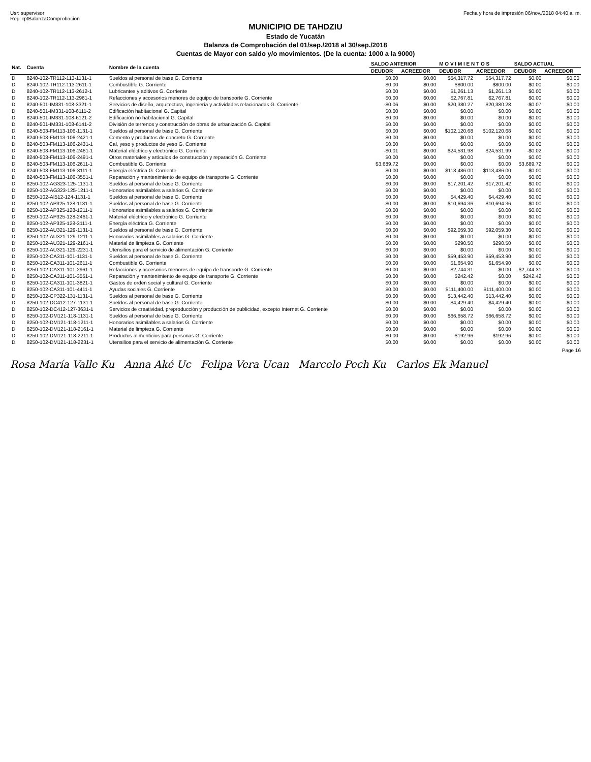Usr: supervisor
Rep: rptBalanzaComprobacion
Fecha y hora de impresión 06/nov./2018 04:40 a. m.
MUNICIPIO DE TAHDZIU
Estado de Yucatán
Balanza de Comprobación del 01/sep./2018 al 30/sep./2018
Cuentas de Mayor con saldo y/o movimientos. (De la cuenta: 1000 a la 9000)
| Nat. | Cuenta | Nombre de la cuenta | SALDO ANTERIOR | | M O V I M I E N T O S | | SALDO ACTUAL | |
| --- | --- | --- | --- | --- | --- | --- | --- | --- |
| | | | DEUDOR | ACREEDOR | DEUDOR | ACREEDOR | DEUDOR | ACREEDOR |
| D | 8240-102-TR112-113-1131-1 | Sueldos al personal de base G. Corriente | $0.00 | $0.00 | $54,317.72 | $54,317.72 | $0.00 | $0.00 |
| D | 8240-102-TR112-113-2611-1 | Combustible G. Corriente | $0.00 | $0.00 | $800.00 | $800.00 | $0.00 | $0.00 |
| D | 8240-102-TR112-113-2612-1 | Lubricantes y aditivos G. Corriente | $0.00 | $0.00 | $1,261.13 | $1,261.13 | $0.00 | $0.00 |
| D | 8240-102-TR112-113-2961-1 | Refacciones y accesorios menores de equipo de transporte G. Corriente | $0.00 | $0.00 | $2,767.81 | $2,767.81 | $0.00 | $0.00 |
| D | 8240-501-IM331-108-3321-1 | Servicios de diseño, arquitectura, ingeniería y actividades relacionadas G. Corriente | -$0.06 | $0.00 | $20,380.27 | $20,380.28 | -$0.07 | $0.00 |
| D | 8240-501-IM331-108-6111-2 | Edificación habitacional G. Capital | $0.00 | $0.00 | $0.00 | $0.00 | $0.00 | $0.00 |
| D | 8240-501-IM331-108-6121-2 | Edificación no habitacional G. Capital | $0.00 | $0.00 | $0.00 | $0.00 | $0.00 | $0.00 |
| D | 8240-501-IM331-108-6141-2 | División de terrenos y construcción de obras de urbanización G. Capital | $0.00 | $0.00 | $0.00 | $0.00 | $0.00 | $0.00 |
| D | 8240-503-FM113-106-1131-1 | Sueldos al personal de base G. Corriente | $0.00 | $0.00 | $102,120.68 | $102,120.68 | $0.00 | $0.00 |
| D | 8240-503-FM113-106-2421-1 | Cemento y productos de concreto G. Corriente | $0.00 | $0.00 | $0.00 | $0.00 | $0.00 | $0.00 |
| D | 8240-503-FM113-106-2431-1 | Cal, yeso y productos de yeso G. Corriente | $0.00 | $0.00 | $0.00 | $0.00 | $0.00 | $0.00 |
| D | 8240-503-FM113-106-2461-1 | Material eléctrico y electrónico G. Corriente | -$0.01 | $0.00 | $24,531.98 | $24,531.99 | -$0.02 | $0.00 |
| D | 8240-503-FM113-106-2491-1 | Otros materiales y artículos de construcción y reparación G. Corriente | $0.00 | $0.00 | $0.00 | $0.00 | $0.00 | $0.00 |
| D | 8240-503-FM113-106-2611-1 | Combustible G. Corriente | $3,689.72 | $0.00 | $0.00 | $0.00 | $3,689.72 | $0.00 |
| D | 8240-503-FM113-106-3111-1 | Energía eléctrica G. Corriente | $0.00 | $0.00 | $113,486.00 | $113,486.00 | $0.00 | $0.00 |
| D | 8240-503-FM113-106-3551-1 | Reparación y mantenimiento de equipo de transporte G. Corriente | $0.00 | $0.00 | $0.00 | $0.00 | $0.00 | $0.00 |
| D | 8250-102-AG323-125-1131-1 | Sueldos al personal de base G. Corriente | $0.00 | $0.00 | $17,201.42 | $17,201.42 | $0.00 | $0.00 |
| D | 8250-102-AG323-125-1211-1 | Honorarios asimilables a salarios G. Corriente | $0.00 | $0.00 | $0.00 | $0.00 | $0.00 | $0.00 |
| D | 8250-102-AI512-124-1131-1 | Sueldos al personal de base G. Corriente | $0.00 | $0.00 | $4,429.40 | $4,429.40 | $0.00 | $0.00 |
| D | 8250-102-AP325-128-1131-1 | Sueldos al personal de base G. Corriente | $0.00 | $0.00 | $10,694.36 | $10,694.36 | $0.00 | $0.00 |
| D | 8250-102-AP325-128-1211-1 | Honorarios asimilables a salarios G. Corriente | $0.00 | $0.00 | $0.00 | $0.00 | $0.00 | $0.00 |
| D | 8250-102-AP325-128-2461-1 | Material eléctrico y electrónico G. Corriente | $0.00 | $0.00 | $0.00 | $0.00 | $0.00 | $0.00 |
| D | 8250-102-AP325-128-3111-1 | Energía eléctrica G. Corriente | $0.00 | $0.00 | $0.00 | $0.00 | $0.00 | $0.00 |
| D | 8250-102-AU321-129-1131-1 | Sueldos al personal de base G. Corriente | $0.00 | $0.00 | $92,059.30 | $92,059.30 | $0.00 | $0.00 |
| D | 8250-102-AU321-129-1211-1 | Honorarios asimilables a salarios G. Corriente | $0.00 | $0.00 | $0.00 | $0.00 | $0.00 | $0.00 |
| D | 8250-102-AU321-129-2161-1 | Material de limpieza G. Corriente | $0.00 | $0.00 | $290.50 | $290.50 | $0.00 | $0.00 |
| D | 8250-102-AU321-129-2231-1 | Utensilios para el servicio de alimentación G. Corriente | $0.00 | $0.00 | $0.00 | $0.00 | $0.00 | $0.00 |
| D | 8250-102-CA311-101-1131-1 | Sueldos al personal de base G. Corriente | $0.00 | $0.00 | $59,453.90 | $59,453.90 | $0.00 | $0.00 |
| D | 8250-102-CA311-101-2611-1 | Combustible G. Corriente | $0.00 | $0.00 | $1,654.90 | $1,654.90 | $0.00 | $0.00 |
| D | 8250-102-CA311-101-2961-1 | Refacciones y accesorios menores de equipo de transporte G. Corriente | $0.00 | $0.00 | $2,744.31 | $0.00 | $2,744.31 | $0.00 |
| D | 8250-102-CA311-101-3551-1 | Reparación y mantenimiento de equipo de transporte G. Corriente | $0.00 | $0.00 | $242.42 | $0.00 | $242.42 | $0.00 |
| D | 8250-102-CA311-101-3821-1 | Gastos de orden social y cultural G. Corriente | $0.00 | $0.00 | $0.00 | $0.00 | $0.00 | $0.00 |
| D | 8250-102-CA311-101-4411-1 | Ayudas sociales G. Corriente | $0.00 | $0.00 | $111,400.00 | $111,400.00 | $0.00 | $0.00 |
| D | 8250-102-CP322-131-1131-1 | Sueldos al personal de base G. Corriente | $0.00 | $0.00 | $13,442.40 | $13,442.40 | $0.00 | $0.00 |
| D | 8250-102-DC412-127-1131-1 | Sueldos al personal de base G. Corriente | $0.00 | $0.00 | $4,429.40 | $4,429.40 | $0.00 | $0.00 |
| D | 8250-102-DC412-127-3631-1 | Servicios de creatividad, preproducción y producción de publicidad, excepto Internet G. Corriente | $0.00 | $0.00 | $0.00 | $0.00 | $0.00 | $0.00 |
| D | 8250-102-DM121-118-1131-1 | Sueldos al personal de base G. Corriente | $0.00 | $0.00 | $66,658.72 | $66,658.72 | $0.00 | $0.00 |
| D | 8250-102-DM121-118-1211-1 | Honorarios asimilables a salarios G. Corriente | $0.00 | $0.00 | $0.00 | $0.00 | $0.00 | $0.00 |
| D | 8250-102-DM121-118-2161-1 | Material de limpieza G. Corriente | $0.00 | $0.00 | $0.00 | $0.00 | $0.00 | $0.00 |
| D | 8250-102-DM121-118-2211-1 | Productos alimenticios para personas G. Corriente | $0.00 | $0.00 | $192.96 | $192.96 | $0.00 | $0.00 |
| D | 8250-102-DM121-118-2231-1 | Utensilios para el servicio de alimentación G. Corriente | $0.00 | $0.00 | $0.00 | $0.00 | $0.00 | $0.00 |
Page 16
Rosa María Valle Ku Anna Aké Uc Felipa Vera Ucan Marcelo Pech Ku Carlos Ek Manuel